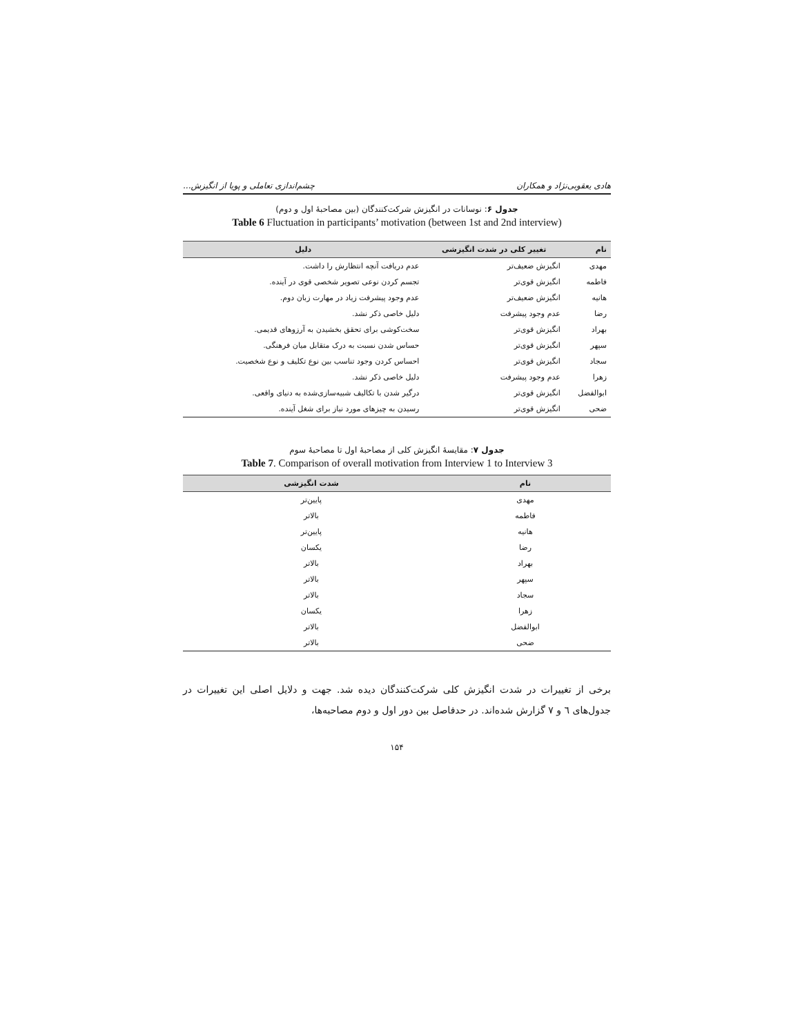هادی یعقوبی‌نژاد و همکاران چشم‌اندازی تعاملی و پویا از انگیزش...
جدول ۶: نوسانات در انگیزش شرکت‌کنندگان (بین مصاحبهٔ اول و دوم)
Table 6 Fluctuation in participants’ motivation (between 1st and 2nd interview)
| نام | تغییر کلی در شدت انگیزشی | دلیل |
| --- | --- | --- |
| مهدی | انگیزش ضعیف‌تر | عدم دریافت آنچه انتظارش را داشت. |
| فاطمه | انگیزش قوی‌تر | تجسم کردن نوعی تصویر شخصی قوی در آینده. |
| هانیه | انگیزش ضعیف‌تر | عدم وجود پیشرفت زیاد در مهارت زبان دوم. |
| رضا | عدم وجود پیشرفت | دلیل خاصی ذکر نشد. |
| بهراد | انگیزش قوی‌تر | سخت‌کوشی برای تحقق بخشیدن به آرزوهای قدیمی. |
| سپهر | انگیزش قوی‌تر | حساس شدن نسبت به درک متقابل میان فرهنگی. |
| سجاد | انگیزش قوی‌تر | احساس کردن وجود تناسب بین نوع تکلیف و نوع شخصیت. |
| زهرا | عدم وجود پیشرفت | دلیل خاصی ذکر نشد. |
| ابوالفضل | انگیزش قوی‌تر | درگیر شدن با تکالیف شبیه‌سازی‌شده به دنیای واقعی. |
| ضحی | انگیزش قوی‌تر | رسیدن به چیزهای مورد نیاز برای شغل آینده. |
جدول ۷: مقایسهٔ انگیزش کلی از مصاحبهٔ اول تا مصاحبهٔ سوم
Table 7. Comparison of overall motivation from Interview 1 to Interview 3
| نام | شدت انگیزشی |
| --- | --- |
| مهدی | پایین‌تر |
| فاطمه | بالاتر |
| هانیه | پایین‌تر |
| رضا | یکسان |
| بهراد | بالاتر |
| سپهر | بالاتر |
| سجاد | بالاتر |
| زهرا | یکسان |
| ابوالفضل | بالاتر |
| ضحی | بالاتر |
برخی از تغییرات در شدت انگیزش کلی شرکت‌کنندگان دیده شد. جهت و دلایل اصلی این تغییرات در جدول‌های ٦ و ٧ گزارش شده‌اند. در حدفاصل بین دور اول و دوم مصاحبه‌ها،
۱۵۴